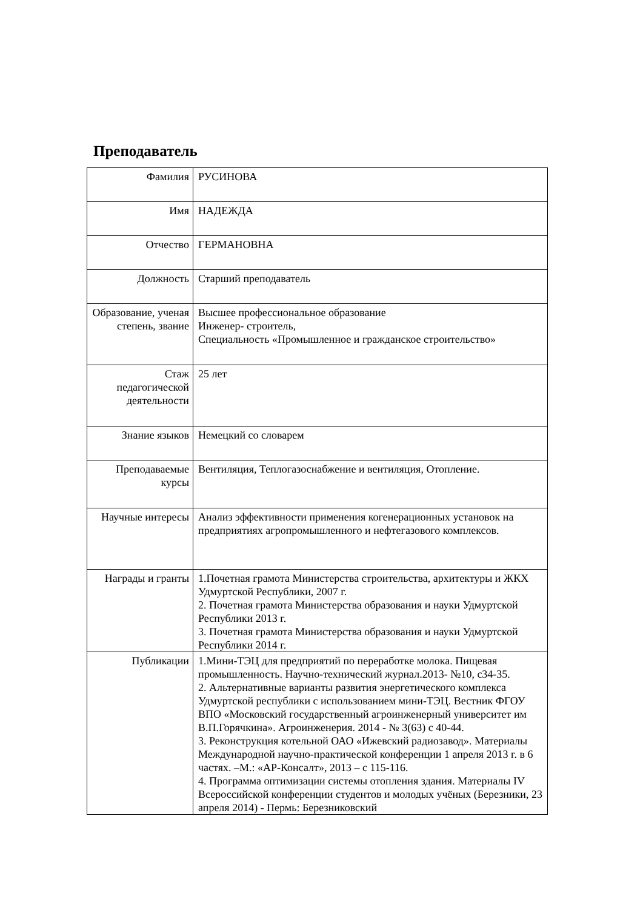Преподаватель
| Фамилия | РУСИНОВА |
| Имя | НАДЕЖДА |
| Отчество | ГЕРМАНОВНА |
| Должность | Старший преподаватель |
| Образование, ученая степень, звание | Высшее профессиональное образование Инженер- строитель, Специальность «Промышленное и гражданское строительство» |
| Стаж педагогической деятельности | 25 лет |
| Знание языков | Немецкий со словарем |
| Преподаваемые курсы | Вентиляция, Теплогазоснабжение и вентиляция, Отопление. |
| Научные интересы | Анализ эффективности применения когенерационных установок на предприятиях агропромышленного и нефтегазового комплексов. |
| Награды и гранты | 1.Почетная грамота Министерства строительства, архитектуры и ЖКХ Удмуртской Республики, 2007 г. 2. Почетная грамота Министерства образования и науки Удмуртской Республики 2013 г. 3. Почетная грамота Министерства образования и науки Удмуртской Республики 2014 г. |
| Публикации | 1.Мини-ТЭЦ для предприятий по переработке молока. Пищевая промышленность. Научно-технический журнал.2013- №10, с34-35. 2. Альтернативные варианты развития энергетического комплекса Удмуртской республики с использованием мини-ТЭЦ. Вестник ФГОУ ВПО «Московский государственный агроинженерный университет им В.П.Горячкина». Агроинженерия. 2014 - № 3(63) с 40-44. 3. Реконструкция котельной ОАО «Ижевский радиозавод». Материалы Международной научно-практической конференции 1 апреля 2013 г. в 6 частях. –М.: «АР-Консалт», 2013 – с 115-116. 4. Программа оптимизации системы отопления здания. Материалы IV Всероссийской конференции студентов и молодых учёных (Березники, 23 апреля 2014) - Пермь: Березниковский |